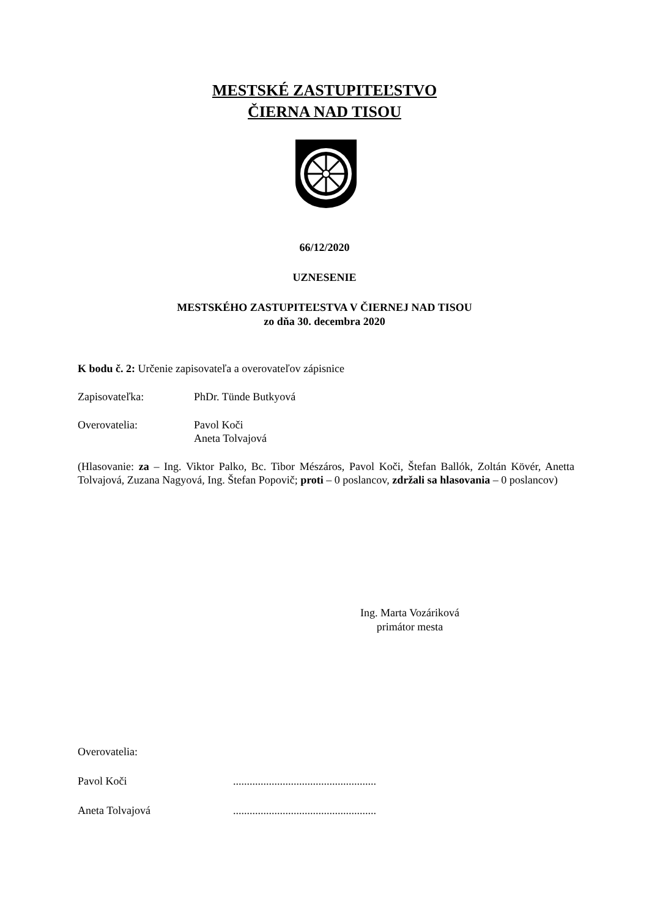MESTSKÉ ZASTUPITEĽSTVO
ČIERNA NAD TISOU
66/12/2020
UZNESENIE
MESTSKÉHO ZASTUPITEĽSTVA V ČIERNEJ NAD TISOU
zo dňa 30. decembra 2020
K bodu č. 2: Určenie zapisovateľa a overovateľov zápisnice
Zapisovateľka: PhDr. Tünde Butkyová
Overovatelia: Pavol Koči
Aneta Tolvajová
(Hlasovanie: za – Ing. Viktor Palko, Bc. Tibor Mészáros, Pavol Koči, Štefan Ballók, Zoltán Kövér, Anetta Tolvajová, Zuzana Nagyová, Ing. Štefan Popovič; proti – 0 poslancov, zdržali sa hlasovania – 0 poslancov)
Ing. Marta Vozáriková
primátor mesta
Overovatelia:
Pavol Koči....................................................
Aneta Tolvajová....................................................